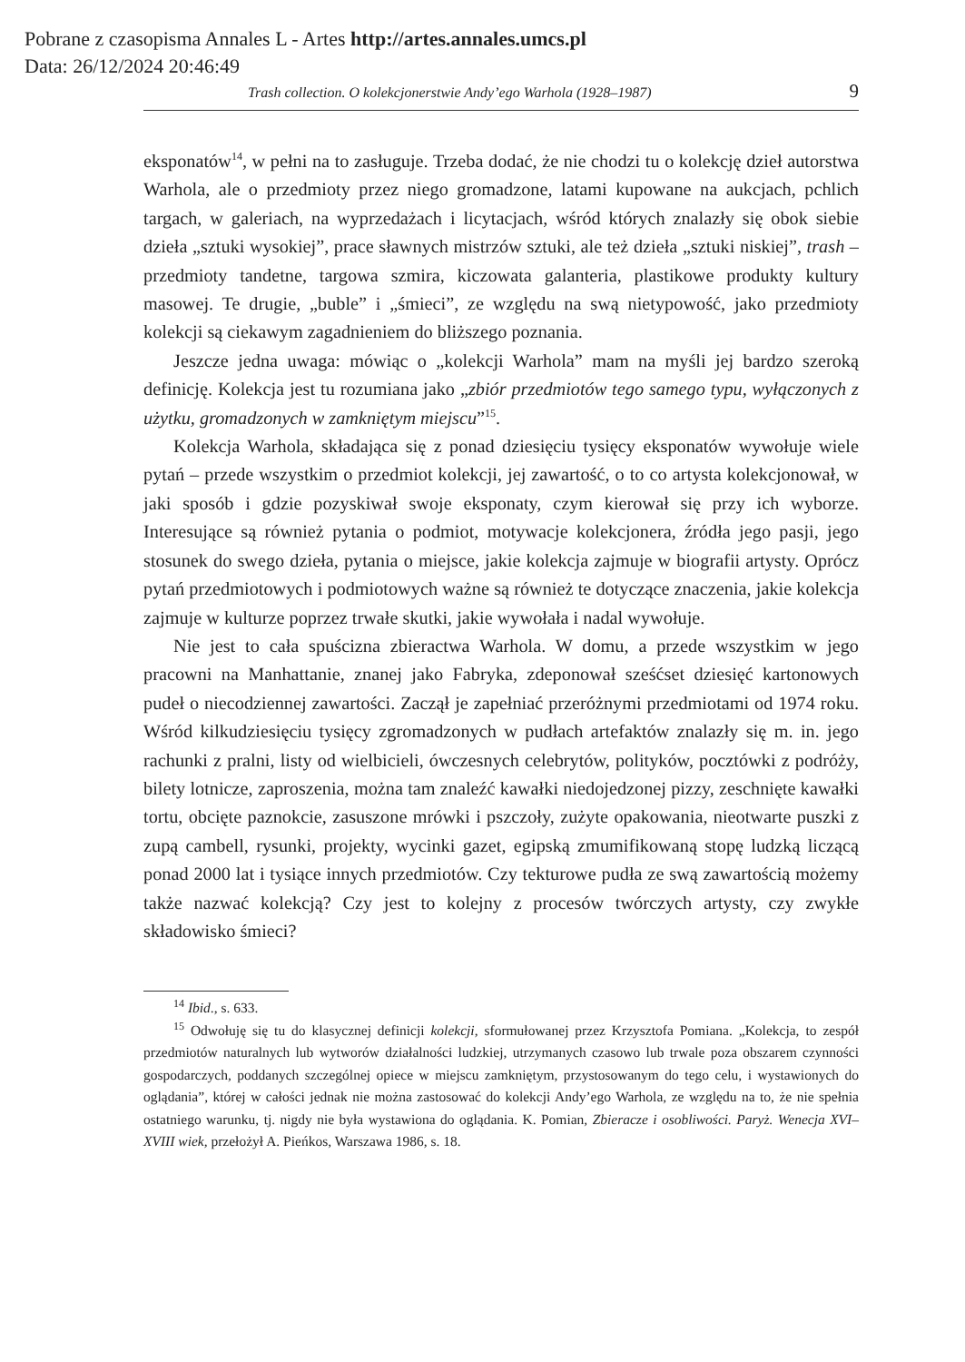Pobrane z czasopisma Annales L - Artes http://artes.annales.umcs.pl
Data: 26/12/2024 20:46:49
Trash collection. O kolekcjonerstwie Andy’ego Warhola (1928–1987) 9
eksponatów<sup>14</sup>, w pełni na to zasługuje. Trzeba dodać, że nie chodzi tu o kolekcję dzieł autorstwa Warhola, ale o przedmioty przez niego gromadzone, latami kupowane na aukcjach, pchlich targach, w galeriach, na wyprzedażach i licytacjach, wśród których znalazły się obok siebie dzieła „sztuki wysokiej”, prace sławnych mistrzów sztuki, ale też dzieła „sztuki niskiej”, trash – przedmioty tandetne, targowa szmira, kiczowata galanteria, plastikowe produkty kultury masowej. Te drugie, „buble” i „śmieci”, ze względu na swą nietypowość, jako przedmioty kolekcji są ciekawym zagadnieniem do bliższego poznania.
Jeszcze jedna uwaga: mówiąc o „kolekcji Warhola” mam na myśli jej bardzo szeroką definicję. Kolekcja jest tu rozumiana jako „zbiór przedmiotów tego samego typu, wyłączonych z użytku, gromadzonych w zamkniętym miejscu”<sup>15</sup>.
Kolekcja Warhola, składająca się z ponad dziesięciu tysięcy eksponatów wywołuje wiele pytań – przede wszystkim o przedmiot kolekcji, jej zawartość, o to co artysta kolekcjonował, w jaki sposób i gdzie pozyskiwał swoje eksponaty, czym kierował się przy ich wyborze. Interesujące są również pytania o podmiot, motywacje kolekcjonera, źródła jego pasji, jego stosunek do swego dzieła, pytania o miejsce, jakie kolekcja zajmuje w biografii artysty. Oprócz pytań przedmiotowych i podmiotowych ważne są również te dotyczące znaczenia, jakie kolekcja zajmuje w kulturze poprzez trwałe skutki, jakie wywołała i nadal wywołuje.
Nie jest to cała spuścizna zbieractwa Warhola. W domu, a przede wszystkim w jego pracowni na Manhattanie, znanej jako Fabryka, zdeponował sześćset dziesięć kartonowych pudeł o niecodziennej zawartości. Zaczął je zapełniać przeróżnymi przedmiotami od 1974 roku. Wśród kilkudziesięciu tysięcy zgromadzonych w pudłach artefaktów znalazły się m. in. jego rachunki z pralni, listy od wielbicieli, ówczesnych celebrytów, polityków, pocztówki z podróży, bilety lotnicze, zaproszenia, można tam znaleźć kawałki niedojedzonej pizzy, zeschnięte kawałki tortu, obcięte paznokcie, zasuszone mrówki i pszczoły, zużyte opakowania, nieotwarte puszki z zupą cambell, rysunki, projekty, wycinki gazet, egipską zmumifikowaną stopę ludzką liczącą ponad 2000 lat i tysiące innych przedmiotów. Czy tekturowe pudła ze swą zawartością możemy także nazwać kolekcją? Czy jest to kolejny z procesów twórczych artysty, czy zwykłe składowisko śmieci?
<sup>14</sup> Ibid., s. 633.
<sup>15</sup> Odwołuję się tu do klasycznej definicji kolekcji, sformułowanej przez Krzysztofa Pomiana. „Kolekcja, to zespół przedmiotów naturalnych lub wytworów działalności ludzkiej, utrzymanych czasowo lub trwale poza obszarem czynności gospodarczych, poddanych szczególnej opiece w miejscu zamkniętym, przystosowanym do tego celu, i wystawionych do oglądania”, której w całości jednak nie można zastosować do kolekcji Andy’ego Warhola, ze względu na to, że nie spełnia ostatniego warunku, tj. nigdy nie była wystawiona do oglądania. K. Pomian, Zbieracze i osobliwości. Paryż. Wenecja XVI–XVIII wiek, przełożył A. Pieńkos, Warszawa 1986, s. 18.